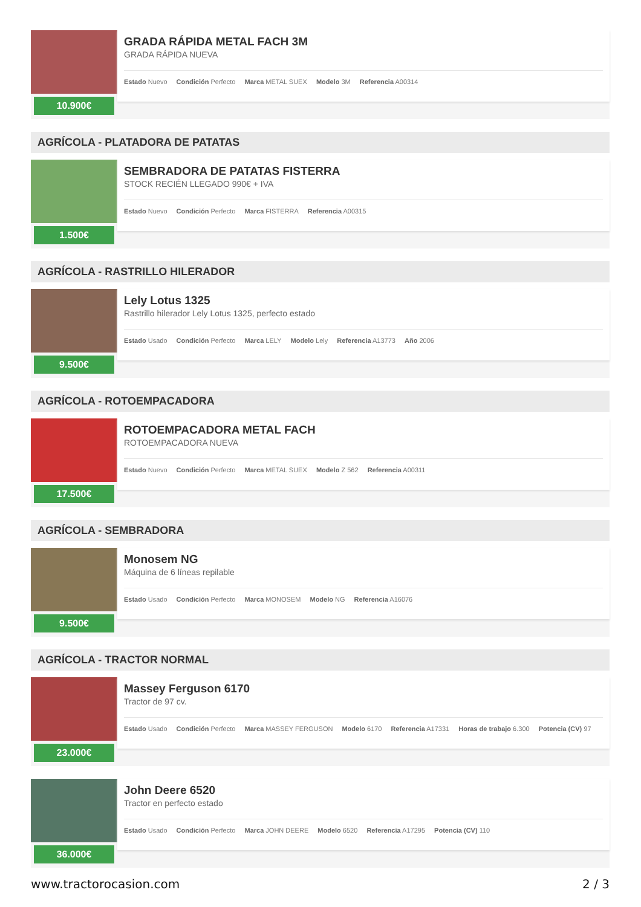10.900€
GRADA RÁPIDA METAL FACH 3M
GRADA RÁPIDA NUEVA
Estado Nuevo Condición Perfecto Marca METAL SUEX Modelo 3M Referencia A00314
AGRÍCOLA - PLATADORA DE PATATAS
1.500€
SEMBRADORA DE PATATAS FISTERRA
STOCK RECIÉN LLEGADO 990€ + IVA
Estado Nuevo Condición Perfecto Marca FISTERRA Referencia A00315
AGRÍCOLA - RASTRILLO HILERADOR
9.500€
Lely Lotus 1325
Rastrillo hilerador Lely Lotus 1325, perfecto estado
Estado Usado Condición Perfecto Marca LELY Modelo Lely Referencia A13773 Año 2006
AGRÍCOLA - ROTOEMPACADORA
17.500€
ROTOEMPACADORA METAL FACH
ROTOEMPACADORA NUEVA
Estado Nuevo Condición Perfecto Marca METAL SUEX Modelo Z 562 Referencia A00311
AGRÍCOLA - SEMBRADORA
9.500€
Monosem NG
Máquina de 6 líneas repilable
Estado Usado Condición Perfecto Marca MONOSEM Modelo NG Referencia A16076
AGRÍCOLA - TRACTOR NORMAL
23.000€
Massey Ferguson 6170
Tractor de 97 cv.
Estado Usado Condición Perfecto Marca MASSEY FERGUSON Modelo 6170 Referencia A17331 Horas de trabajo 6.300 Potencia (CV) 97
36.000€
John Deere 6520
Tractor en perfecto estado
Estado Usado Condición Perfecto Marca JOHN DEERE Modelo 6520 Referencia A17295 Potencia (CV) 110
www.tractorocasion.com 2 / 3